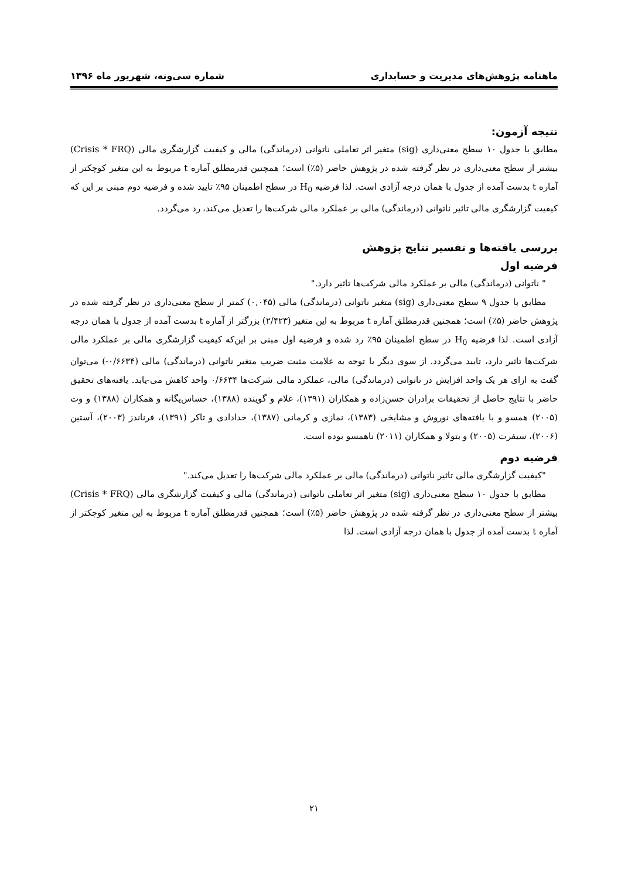ماهنامه پژوهش‌های مدیریت و حسابداری شماره سی‌ونه، شهریور ماه ۱۳۹۶
نتیجه آزمون:
مطابق با جدول ۱۰ سطح معنی‌داری (sig) متغیر اثر تعاملی ناتوانی (درماندگی) مالی و کیفیت گزارشگری مالی (Crisis * FRQ) بیشتر از سطح معنی‌داری در نظر گرفته شده در پژوهش حاضر (۵٪) است؛ همچنین قدرمطلق آماره t مربوط به این متغیر کوچکتر از آماره t بدست آمده از جدول با همان درجه آزادی است. لذا فرضیه H<sub>0</sub> در سطح اطمینان ۹۵٪ تایید شده و فرضیه دوم مبنی بر این که کیفیت گزارشگری مالی تاثیر ناتوانی (درماندگی) مالی بر عملکرد مالی شرکت‌ها را تعدیل می‌کند، رد می‌گردد.
بررسی یافته‌ها و تفسیر نتایج پژوهش
فرضیه اول
" ناتوانی (درماندگی) مالی بر عملکرد مالی شرکت‌ها تاثیر دارد."
مطابق با جدول ۹ سطح معنی‌داری (sig) متغیر ناتوانی (درماندگی) مالی (۰,۰۴۵) کمتر از سطح معنی‌داری در نظر گرفته شده در پژوهش حاضر (۵٪) است؛ همچنین قدرمطلق آماره t مربوط به این متغیر (۲/۴۲۳) بزرگتر از آماره t بدست آمده از جدول با همان درجه آزادی است. لذا فرضیه H<sub>0</sub> در سطح اطمینان ۹۵٪ رد شده و فرضیه اول مبنی بر این‌که کیفیت گزارشگری مالی بر عملکرد مالی شرکت‌ها تاثیر دارد، تایید می‌گردد. از سوی دیگر با توجه به علامت مثبت ضریب متغیر ناتوانی (درماندگی) مالی (۰/۶۶۳۴-) می‌توان گفت به ازای هر یک واحد افزایش در ناتوانی (درماندگی) مالی، عملکرد مالی شرکت‌ها ۰/۶۶۳۴ واحد کاهش می-یابد. یافته‌های تحقیق حاضر با نتایج حاصل از تحقیقات برادران حسن‌زاده و همکاران (۱۳۹۱)، غلام و گوینده (۱۳۸۸)، حساس‌یگانه و همکاران (۱۳۸۸) و وت (۲۰۰۵) همسو و با یافته‌های نوروش و مشایخی (۱۳۸۳)، نمازی و کرمانی (۱۳۸۷)، خدادادی و تاکر (۱۳۹۱)، فرناندز (۲۰۰۳)، آستین (۲۰۰۶)، سیفرت (۲۰۰۵) و بتولا و همکاران (۲۰۱۱) ناهمسو بوده است.
فرضیه دوم
"کیفیت گزارشگری مالی تاثیر ناتوانی (درماندگی) مالی بر عملکرد مالی شرکت‌ها را تعدیل می‌کند."
مطابق با جدول ۱۰ سطح معنی‌داری (sig) متغیر اثر تعاملی ناتوانی (درماندگی) مالی و کیفیت گزارشگری مالی (Crisis * FRQ) بیشتر از سطح معنی‌داری در نظر گرفته شده در پژوهش حاضر (۵٪) است؛ همچنین قدرمطلق آماره t مربوط به این متغیر کوچکتر از آماره t بدست آمده از جدول با همان درجه آزادی است. لذا
۲۱